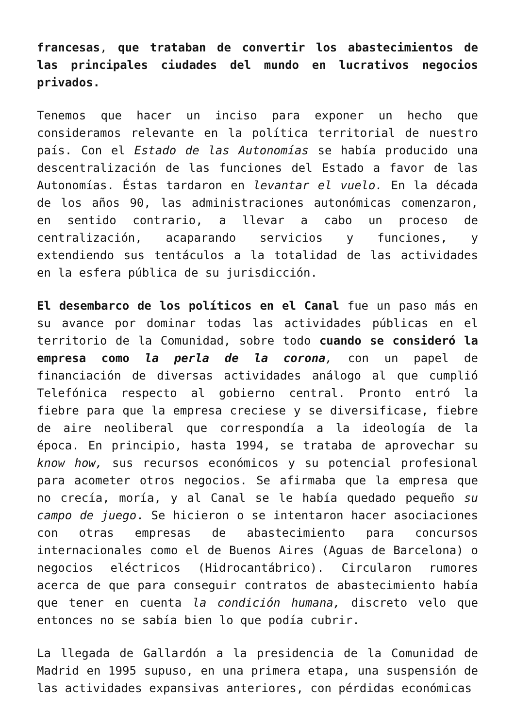francesas, que trataban de convertir los abastecimientos de las principales ciudades del mundo en lucrativos negocios privados.
Tenemos que hacer un inciso para exponer un hecho que consideramos relevante en la política territorial de nuestro país. Con el Estado de las Autonomías se había producido una descentralización de las funciones del Estado a favor de las Autonomías. Éstas tardaron en levantar el vuelo. En la década de los años 90, las administraciones autonómicas comenzaron, en sentido contrario, a llevar a cabo un proceso de centralización, acaparando servicios y funciones, y extendiendo sus tentáculos a la totalidad de las actividades en la esfera pública de su jurisdicción.
El desembarco de los políticos en el Canal fue un paso más en su avance por dominar todas las actividades públicas en el territorio de la Comunidad, sobre todo cuando se consideró la empresa como la perla de la corona, con un papel de financiación de diversas actividades análogo al que cumplió Telefónica respecto al gobierno central. Pronto entró la fiebre para que la empresa creciese y se diversificase, fiebre de aire neoliberal que correspondía a la ideología de la época. En principio, hasta 1994, se trataba de aprovechar su know how, sus recursos económicos y su potencial profesional para acometer otros negocios. Se afirmaba que la empresa que no crecía, moría, y al Canal se le había quedado pequeño su campo de juego. Se hicieron o se intentaron hacer asociaciones con otras empresas de abastecimiento para concursos internacionales como el de Buenos Aires (Aguas de Barcelona) o negocios eléctricos (Hidrocantábrico). Circularon rumores acerca de que para conseguir contratos de abastecimiento había que tener en cuenta la condición humana, discreto velo que entonces no se sabía bien lo que podía cubrir.
La llegada de Gallardón a la presidencia de la Comunidad de Madrid en 1995 supuso, en una primera etapa, una suspensión de las actividades expansivas anteriores, con pérdidas económicas